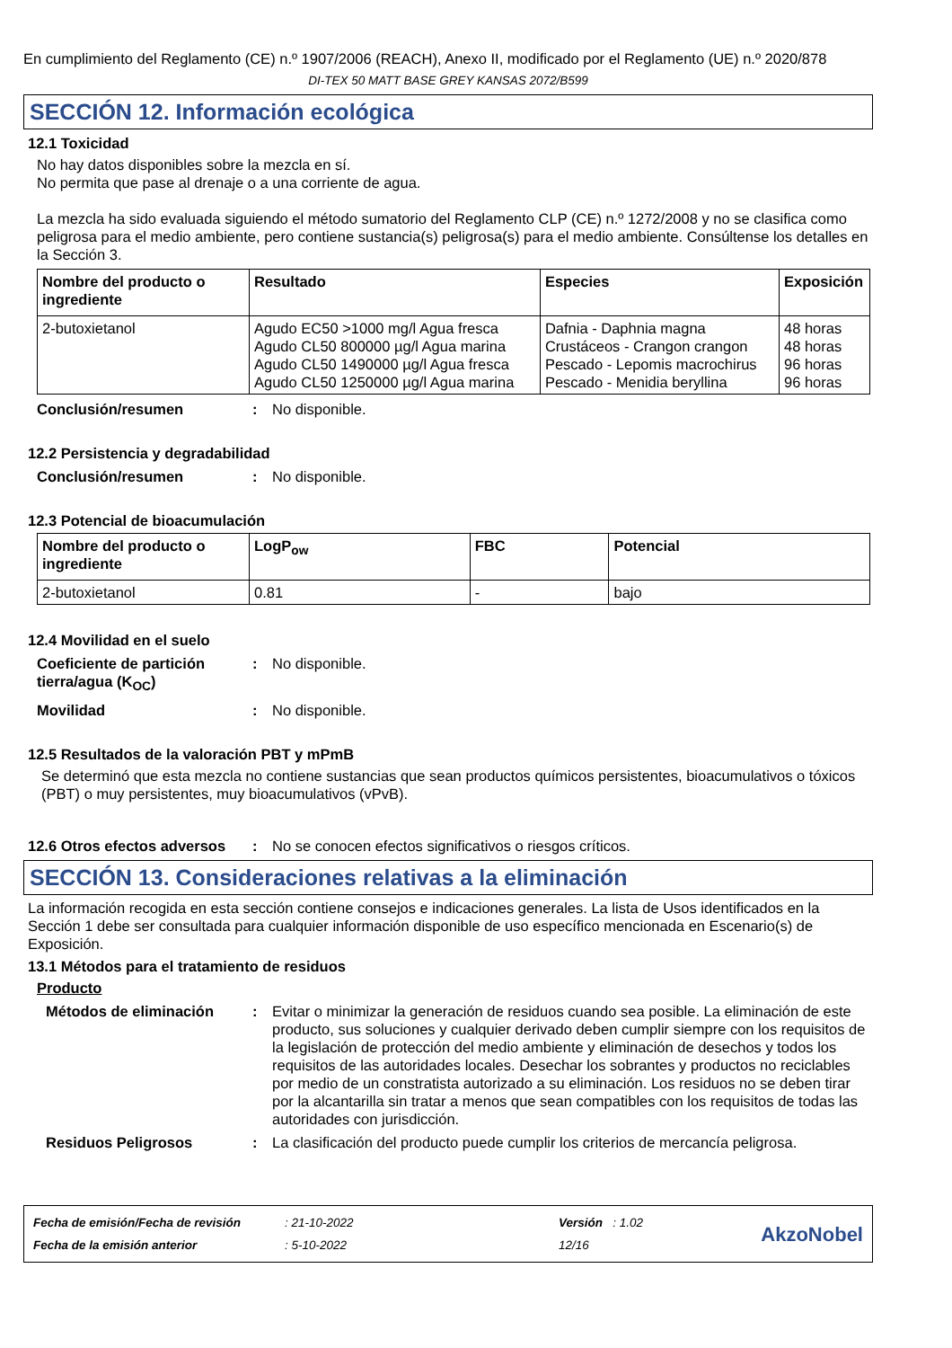En cumplimiento del Reglamento (CE) n.º 1907/2006 (REACH), Anexo II, modificado por el Reglamento (UE) n.º 2020/878
DI-TEX 50 MATT BASE GREY KANSAS 2072/B599
SECCIÓN 12. Información ecológica
12.1 Toxicidad
No hay datos disponibles sobre la mezcla en sí.
No permita que pase al drenaje o a una corriente de agua.
La mezcla ha sido evaluada siguiendo el método sumatorio del Reglamento CLP (CE) n.º 1272/2008 y no se clasifica como peligrosa para el medio ambiente, pero contiene sustancia(s) peligrosa(s) para el medio ambiente. Consúltense los detalles en la Sección 3.
| Nombre del producto o ingrediente | Resultado | Especies | Exposición |
| --- | --- | --- | --- |
| 2-butoxietanol | Agudo EC50 >1000 mg/l Agua fresca Agudo CL50 800000 µg/l Agua marina Agudo CL50 1490000 µg/l Agua fresca Agudo CL50 1250000 µg/l Agua marina | Dafnia - Daphnia magna Crustáceos - Crangon crangon Pescado - Lepomis macrochirus Pescado - Menidia beryllina | 48 horas 48 horas 96 horas 96 horas |
Conclusión/resumen: No disponible.
12.2 Persistencia y degradabilidad
Conclusión/resumen: No disponible.
12.3 Potencial de bioacumulación
| Nombre del producto o ingrediente | LogP<sub>ow</sub> | FBC | Potencial |
| --- | --- | --- | --- |
| 2-butoxietanol | 0.81 | - | bajo |
12.4 Movilidad en el suelo
Coeficiente de partición tierra/agua (K<sub>OC</sub>): No disponible.
Movilidad: No disponible.
12.5 Resultados de la valoración PBT y mPmB
Se determinó que esta mezcla no contiene sustancias que sean productos químicos persistentes, bioacumulativos o tóxicos (PBT) o muy persistentes, muy bioacumulativos (vPvB).
12.6 Otros efectos adversos: No se conocen efectos significativos o riesgos críticos.
SECCIÓN 13. Consideraciones relativas a la eliminación
La información recogida en esta sección contiene consejos e indicaciones generales. La lista de Usos identificados en la Sección 1 debe ser consultada para cualquier información disponible de uso específico mencionada en Escenario(s) de Exposición.
13.1 Métodos para el tratamiento de residuos
Producto
Métodos de eliminación: Evitar o minimizar la generación de residuos cuando sea posible. La eliminación de este producto, sus soluciones y cualquier derivado deben cumplir siempre con los requisitos de la legislación de protección del medio ambiente y eliminación de desechos y todos los requisitos de las autoridades locales. Desechar los sobrantes y productos no reciclables por medio de un constratista autorizado a su eliminación. Los residuos no se deben tirar por la alcantarilla sin tratar a menos que sean compatibles con los requisitos de todas las autoridades con jurisdicción.
Residuos Peligrosos: La clasificación del producto puede cumplir los criterios de mercancía peligrosa.
Fecha de emisión/Fecha de revisión
Fecha de la emisión anterior
: 21-10-2022
: 5-10-2022
Versión : 1.02
12/16
AkzoNobel